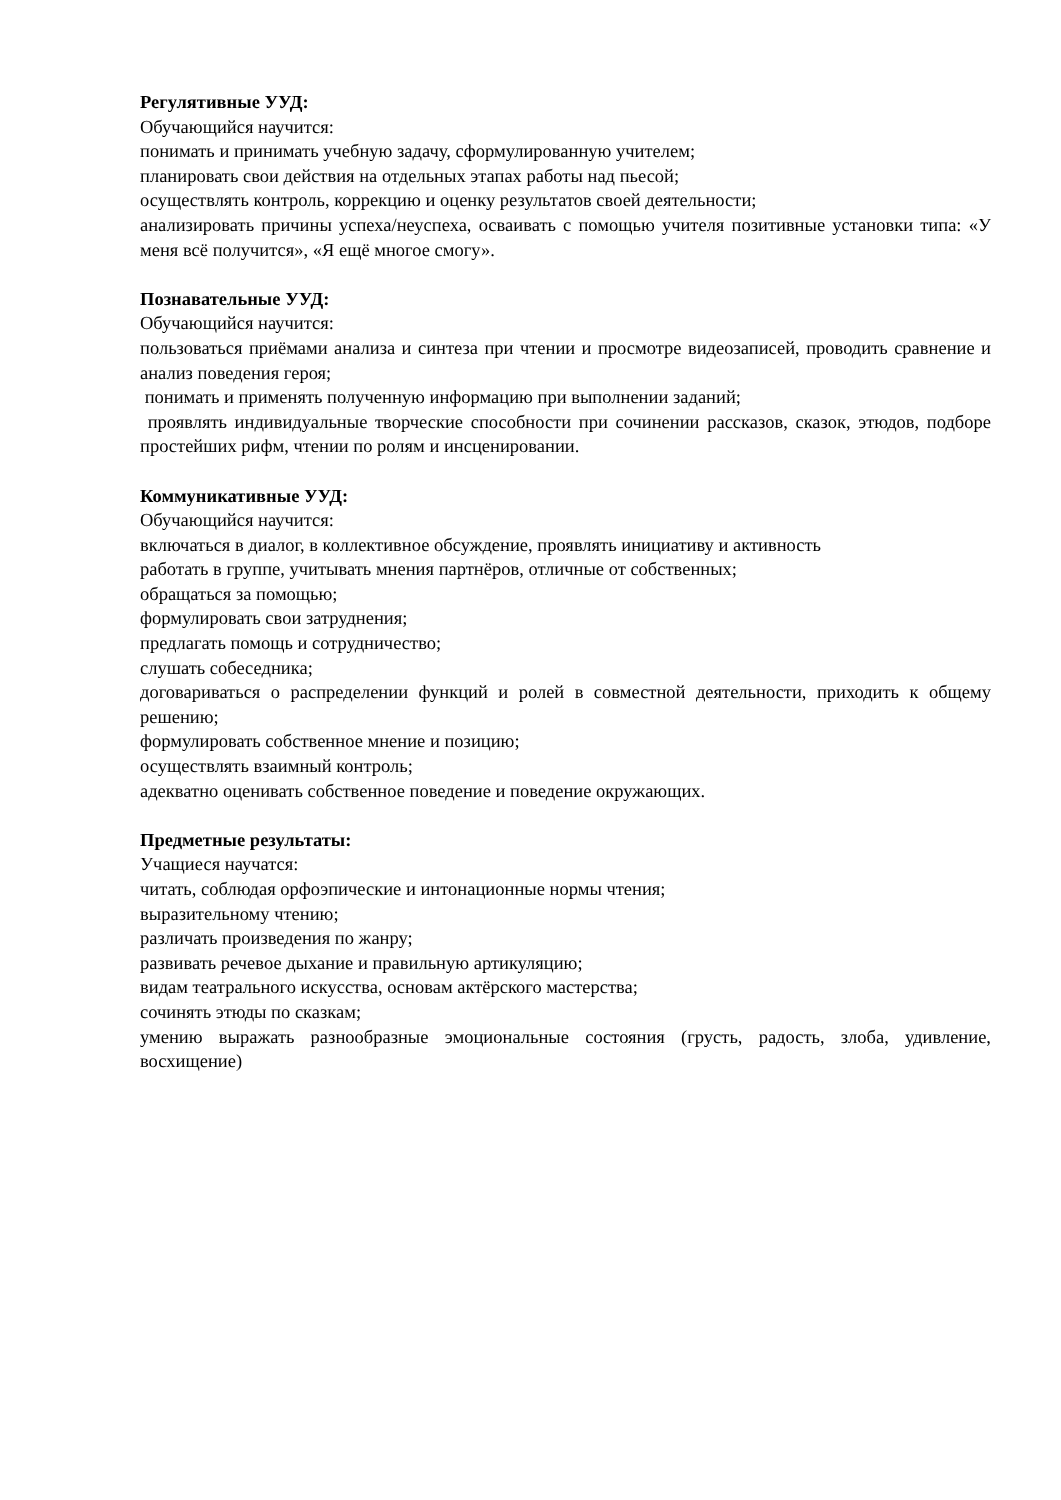Регулятивные УУД:
Обучающийся научится:
понимать и принимать учебную задачу, сформулированную учителем;
планировать свои действия на отдельных этапах работы над пьесой;
осуществлять контроль, коррекцию и оценку результатов своей деятельности;
анализировать причины успеха/неуспеха, осваивать с помощью учителя позитивные установки типа: «У меня всё получится», «Я ещё многое смогу».
Познавательные УУД:
Обучающийся научится:
пользоваться приёмами анализа и синтеза при чтении и просмотре видеозаписей, проводить сравнение и анализ поведения героя;
понимать и применять полученную информацию при выполнении заданий;
проявлять индивидуальные творческие способности при сочинении рассказов, сказок, этюдов, подборе простейших рифм, чтении по ролям и инсценировании.
Коммуникативные УУД:
Обучающийся научится:
включаться в диалог, в коллективное обсуждение, проявлять инициативу и активность
работать в группе, учитывать мнения партнёров, отличные от собственных;
обращаться за помощью;
формулировать свои затруднения;
предлагать помощь и сотрудничество;
слушать собеседника;
договариваться о распределении функций и ролей в совместной деятельности, приходить к общему решению;
формулировать собственное мнение и позицию;
осуществлять взаимный контроль;
адекватно оценивать собственное поведение и поведение окружающих.
Предметные результаты:
Учащиеся научатся:
читать, соблюдая орфоэпические и интонационные нормы чтения;
выразительному чтению;
различать произведения по жанру;
развивать речевое дыхание и правильную артикуляцию;
видам театрального искусства, основам актёрского мастерства;
сочинять этюды по сказкам;
умению выражать разнообразные эмоциональные состояния (грусть, радость, злоба, удивление, восхищение)